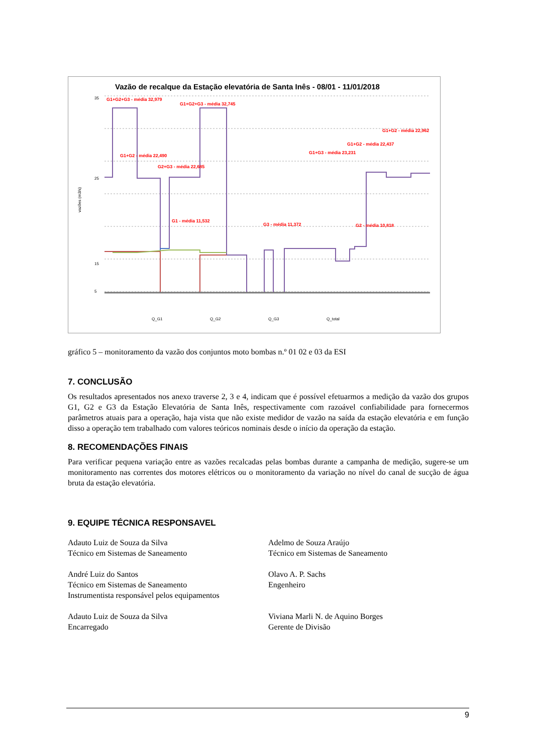Vazão de recalque da Estação elevatória de Santa Inês - 08/01 - 11/01/2018
vazões (m3/s)
35
25
15
5
G1+G2+G3 - média 32,979
G1+G2+G3 - média 32,745
G1+G2 - média 22,962
G1+G2 - média 22,437
G1+G3 - média 23,231
G1+G2 - média 22,490
G2+G3 - média 22,685
G1 - média 11,532
G3 - média 11,372
G2 - média 10,818
Q_G1
Q_G2
Q_G3
Q_total
gráfico 5 – monitoramento da vazão dos conjuntos moto bombas n.º 01 02 e 03 da ESI
7. CONCLUSÃO
Os resultados apresentados nos anexo traverse 2, 3 e 4, indicam que é possível efetuarmos a medição da vazão dos grupos G1, G2 e G3 da Estação Elevatória de Santa Inês, respectivamente com razoável confiabilidade para fornecermos parâmetros atuais para a operação, haja vista que não existe medidor de vazão na saída da estação elevatória e em função disso a operação tem trabalhado com valores teóricos nominais desde o início da operação da estação.
8. RECOMENDAÇÕES FINAIS
Para verificar pequena variação entre as vazões recalcadas pelas bombas durante a campanha de medição, sugere-se um monitoramento nas correntes dos motores elétricos ou o monitoramento da variação no nível do canal de sucção de água bruta da estação elevatória.
9. EQUIPE TÉCNICA RESPONSAVEL
Adauto Luiz de Souza da Silva
Técnico em Sistemas de Saneamento
André Luiz do Santos
Técnico em Sistemas de Saneamento
Instrumentista responsável pelos equipamentos
Adauto Luiz de Souza da Silva
Encarregado
Adelmo de Souza Araújo
Técnico em Sistemas de Saneamento
Olavo A. P. Sachs
Engenheiro
Viviana Marli N. de Aquino Borges
Gerente de Divisão
9